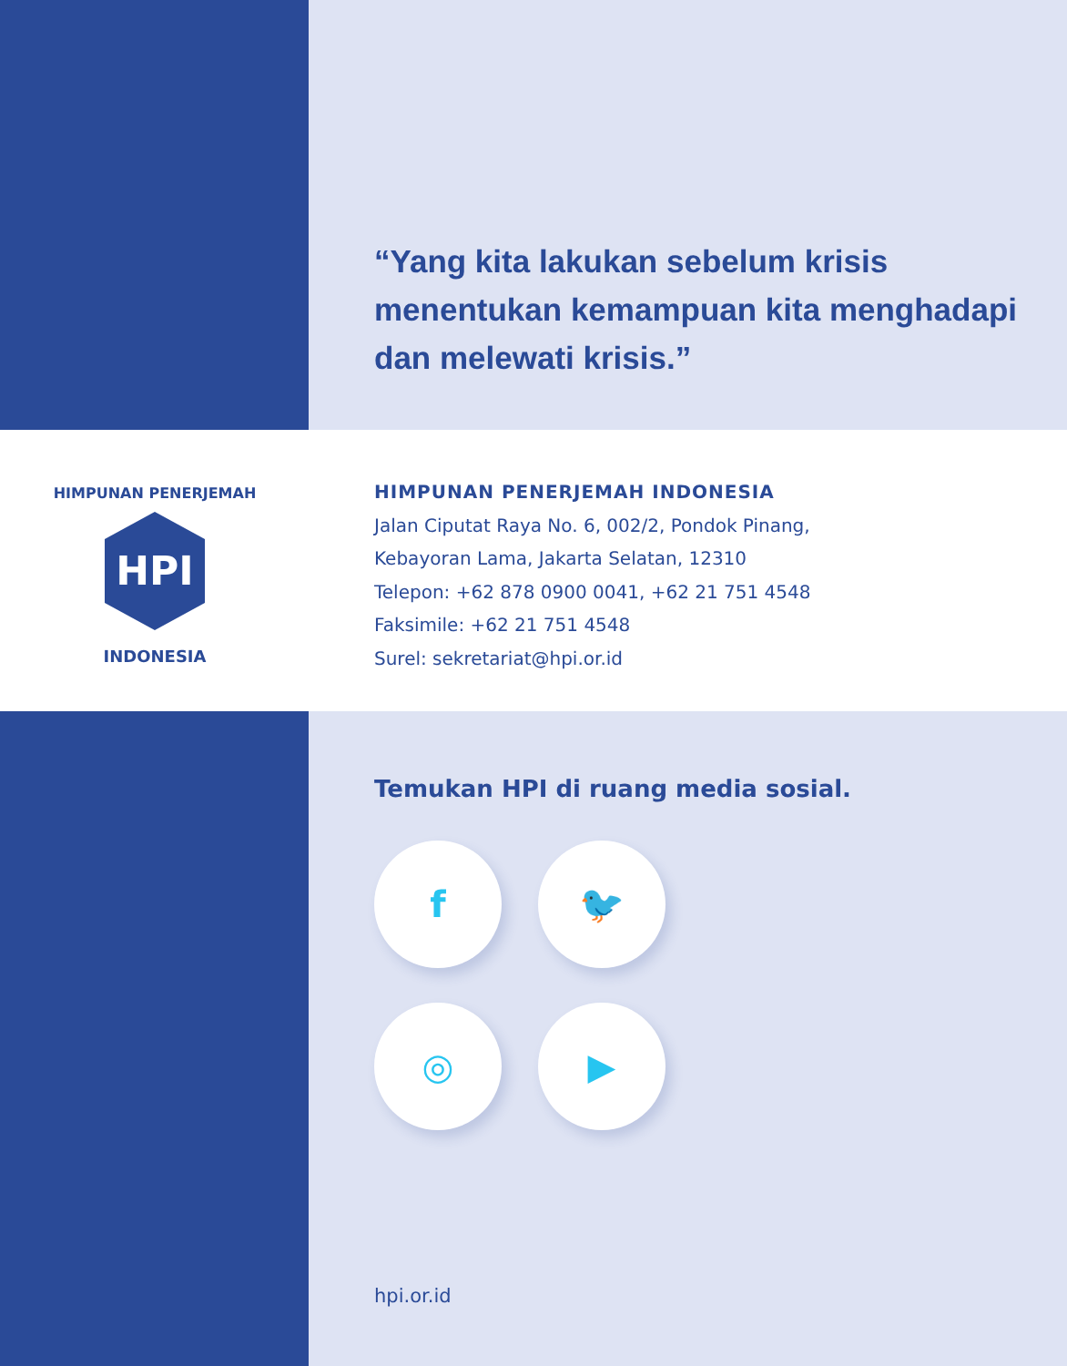“Yang kita lakukan sebelum krisis menentukan kemampuan kita menghadapi dan melewati krisis.”
HPI
HIMPUNAN PENERJEMAH
INDONESIA
HIMPUNAN PENERJEMAH INDONESIA
Jalan Ciputat Raya No. 6, 002/2, Pondok Pinang,
Kebayoran Lama, Jakarta Selatan, 12310
Telepon: +62 878 0900 0041, +62 21 751 4548
Faksimile: +62 21 751 4548
Surel: sekretariat@hpi.or.id
Temukan HPI di ruang media sosial.
f
🐦
◎
▶
hpi.or.id